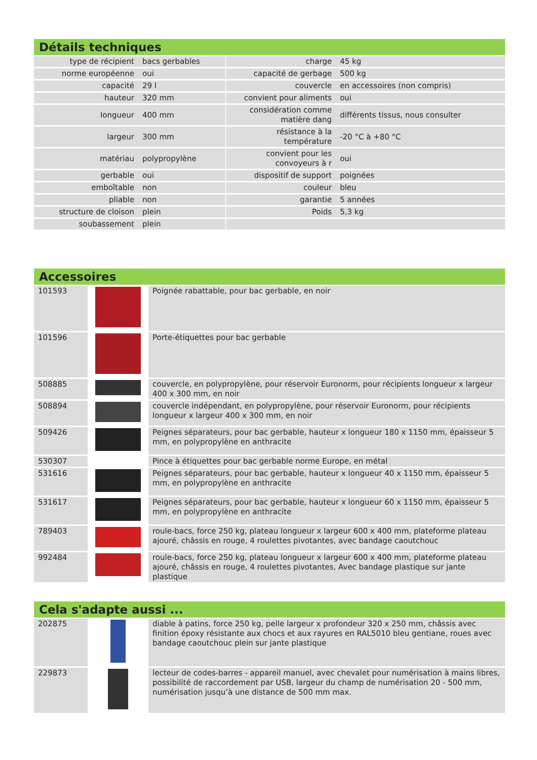Détails techniques
| type de récipient | bacs gerbables | charge | 45 kg |
| norme européenne | oui | capacité de gerbage | 500 kg |
| capacité | 29 l | couvercle | en accessoires (non compris) |
| hauteur | 320 mm | convient pour aliments | oui |
| longueur | 400 mm | considération comme matière dang | différents tissus, nous consulter |
| largeur | 300 mm | résistance à la température | -20 °C à +80 °C |
| matériau | polypropylène | convient pour les convoyeurs à r | oui |
| gerbable | oui | dispositif de support | poignées |
| emboîtable | non | couleur | bleu |
| pliable | non | garantie | 5 années |
| structure de cloison | plein | Poids | 5,3 kg |
| soubassement | plein | | |
Accessoires
| 101593 | | Poignée rabattable, pour bac gerbable, en noir |
| 101596 | | Porte-étiquettes pour bac gerbable |
| 508885 | | couvercle, en polypropylène, pour réservoir Euronorm, pour récipients longueur x largeur 400 x 300 mm, en noir |
| 508894 | | couvercle indépendant, en polypropylène, pour réservoir Euronorm, pour récipients longueur x largeur 400 x 300 mm, en noir |
| 509426 | | Peignes séparateurs, pour bac gerbable, hauteur x longueur 180 x 1150 mm, épaisseur 5 mm, en polypropylène en anthracite |
| 530307 | | Pince à étiquettes pour bac gerbable norme Europe, en métal |
| 531616 | | Peignes séparateurs, pour bac gerbable, hauteur x longueur 40 x 1150 mm, épaisseur 5 mm, en polypropylène en anthracite |
| 531617 | | Peignes séparateurs, pour bac gerbable, hauteur x longueur 60 x 1150 mm, épaisseur 5 mm, en polypropylène en anthracite |
| 789403 | | roule-bacs, force 250 kg, plateau longueur x largeur 600 x 400 mm, plateforme plateau ajouré, châssis en rouge, 4 roulettes pivotantes, avec bandage caoutchouc |
| 992484 | | roule-bacs, force 250 kg, plateau longueur x largeur 600 x 400 mm, plateforme plateau ajouré, châssis en rouge, 4 roulettes pivotantes, Avec bandage plastique sur jante plastique |
Cela s'adapte aussi ...
| 202875 | | diable à patins, force 250 kg, pelle largeur x profondeur 320 x 250 mm, châssis avec finition époxy résistante aux chocs et aux rayures en RAL5010 bleu gentiane, roues avec bandage caoutchouc plein sur jante plastique |
| 229873 | | lecteur de codes-barres - appareil manuel, avec chevalet pour numérisation à mains libres, possibilité de raccordement par USB, largeur du champ de numérisation 20 - 500 mm, numérisation jusqu’à une distance de 500 mm max. |